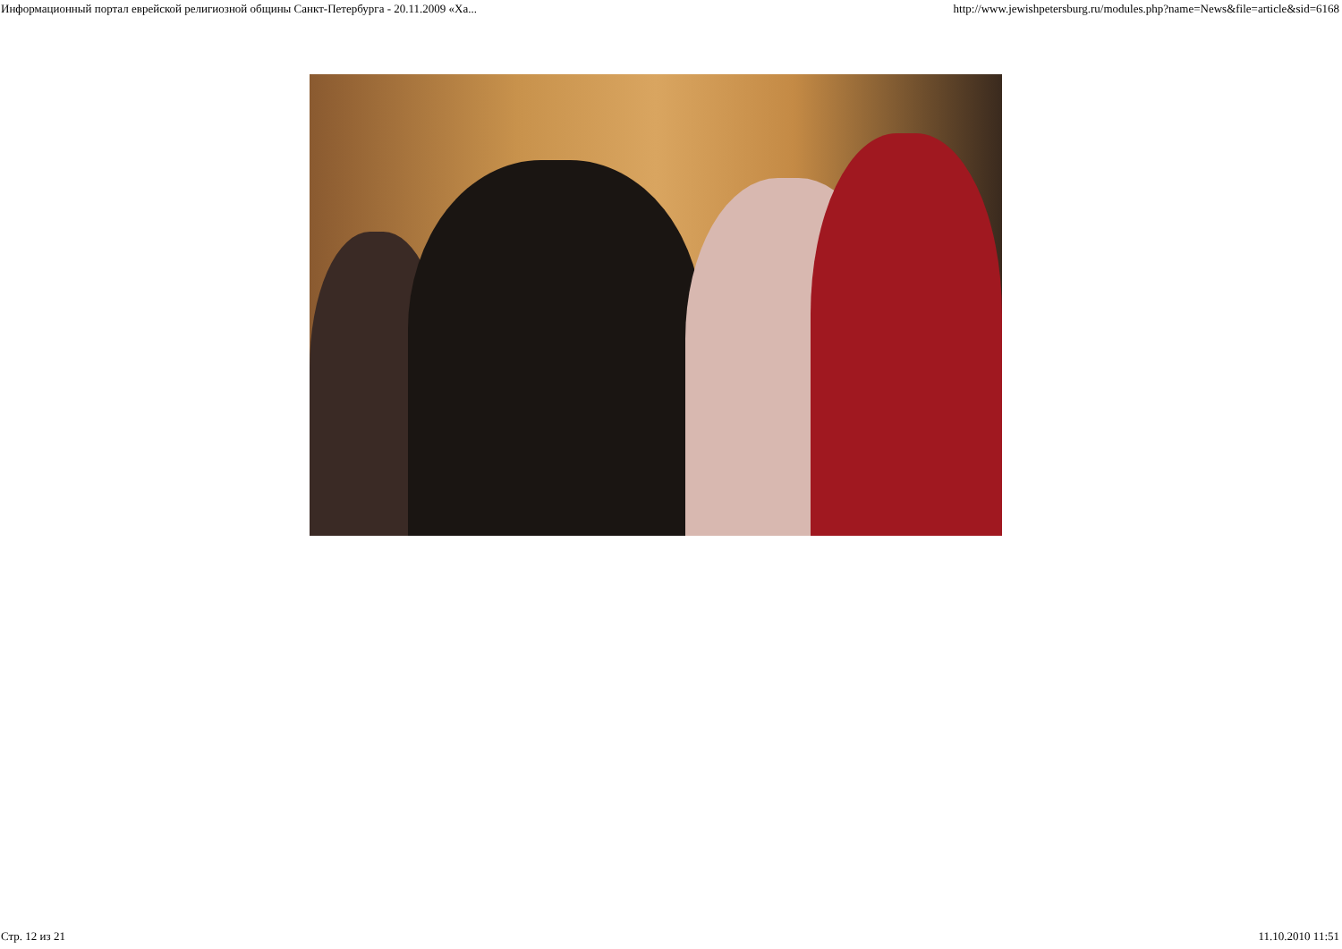Информационный портал еврейской религиозной общины Санкт-Петербурга - 20.11.2009 «Ха... http://www.jewishpetersburg.ru/modules.php?name=News&file=article&sid=6168
Стр. 12 из 21 11.10.2010 11:51